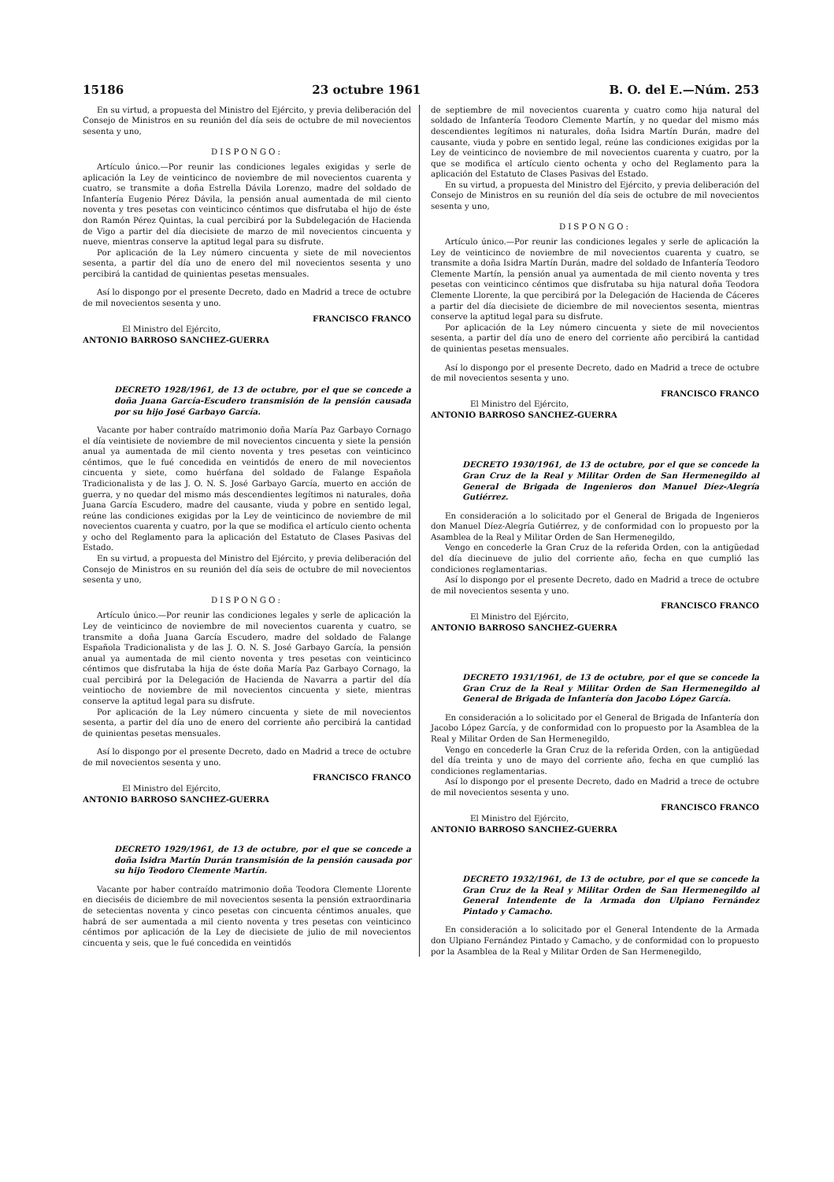15186 23 octubre 1961 B. O. del E.—Núm. 253
En su virtud, a propuesta del Ministro del Ejército, y previa deliberación del Consejo de Ministros en su reunión del día seis de octubre de mil novecientos sesenta y uno,
DISPONGO:
Artículo único.—Por reunir las condiciones legales exigidas y serle de aplicación la Ley de veinticinco de noviembre de mil novecientos cuarenta y cuatro, se transmite a doña Estrella Dávila Lorenzo, madre del soldado de Infantería Eugenio Pérez Dávila, la pensión anual aumentada de mil ciento noventa y tres pesetas con veinticinco céntimos que disfrutaba el hijo de éste don Ramón Pérez Quintas, la cual percibirá por la Subdelegación de Hacienda de Vigo a partir del día diecisiete de marzo de mil novecientos cincuenta y nueve, mientras conserve la aptitud legal para su disfrute.
Por aplicación de la Ley número cincuenta y siete de mil novecientos sesenta, a partir del día uno de enero del mil novecientos sesenta y uno percibirá la cantidad de quinientas pesetas mensuales.
Así lo dispongo por el presente Decreto, dado en Madrid a trece de octubre de mil novecientos sesenta y uno.
FRANCISCO FRANCO
El Ministro del Ejército,
ANTONIO BARROSO SANCHEZ-GUERRA
DECRETO 1928/1961, de 13 de octubre, por el que se concede a doña Juana García-Escudero transmisión de la pensión causada por su hijo José Garbayo García.
Vacante por haber contraído matrimonio doña María Paz Garbayo Cornago el día veintisiete de noviembre de mil novecientos cincuenta y siete la pensión anual ya aumentada de mil ciento noventa y tres pesetas con veinticinco céntimos, que le fué concedida en veintidós de enero de mil novecientos cincuenta y siete, como huérfana del soldado de Falange Española Tradicionalista y de las J. O. N. S. José Garbayo García, muerto en acción de guerra, y no quedar del mismo más descendientes legítimos ni naturales, doña Juana García Escudero, madre del causante, viuda y pobre en sentido legal, reúne las condiciones exigidas por la Ley de veinticinco de noviembre de mil novecientos cuarenta y cuatro, por la que se modifica el artículo ciento ochenta y ocho del Reglamento para la aplicación del Estatuto de Clases Pasivas del Estado.
En su virtud, a propuesta del Ministro del Ejército, y previa deliberación del Consejo de Ministros en su reunión del día seis de octubre de mil novecientos sesenta y uno,
DISPONGO:
Artículo único.—Por reunir las condiciones legales y serle de aplicación la Ley de veinticinco de noviembre de mil novecientos cuarenta y cuatro, se transmite a doña Juana García Escudero, madre del soldado de Falange Española Tradicionalista y de las J. O. N. S. José Garbayo García, la pensión anual ya aumentada de mil ciento noventa y tres pesetas con veinticinco céntimos que disfrutaba la hija de éste doña María Paz Garbayo Cornago, la cual percibirá por la Delegación de Hacienda de Navarra a partir del día veintiocho de noviembre de mil novecientos cincuenta y siete, mientras conserve la aptitud legal para su disfrute.
Por aplicación de la Ley número cincuenta y siete de mil novecientos sesenta, a partir del día uno de enero del corriente año percibirá la cantidad de quinientas pesetas mensuales.
Así lo dispongo por el presente Decreto, dado en Madrid a trece de octubre de mil novecientos sesenta y uno.
FRANCISCO FRANCO
El Ministro del Ejército,
ANTONIO BARROSO SANCHEZ-GUERRA
DECRETO 1929/1961, de 13 de octubre, por el que se concede a doña Isidra Martín Durán transmisión de la pensión causada por su hijo Teodoro Clemente Martín.
Vacante por haber contraído matrimonio doña Teodora Clemente Llorente en dieciséis de diciembre de mil novecientos sesenta la pensión extraordinaria de setecientas noventa y cinco pesetas con cincuenta céntimos anuales, que habrá de ser aumentada a mil ciento noventa y tres pesetas con veinticinco céntimos por aplicación de la Ley de diecisiete de julio de mil novecientos cincuenta y seis, que le fué concedida en veintidós
de septiembre de mil novecientos cuarenta y cuatro como hija natural del soldado de Infantería Teodoro Clemente Martín, y no quedar del mismo más descendientes legítimos ni naturales, doña Isidra Martín Durán, madre del causante, viuda y pobre en sentido legal, reúne las condiciones exigidas por la Ley de veinticinco de noviembre de mil novecientos cuarenta y cuatro, por la que se modifica el artículo ciento ochenta y ocho del Reglamento para la aplicación del Estatuto de Clases Pasivas del Estado.
En su virtud, a propuesta del Ministro del Ejército, y previa deliberación del Consejo de Ministros en su reunión del día seis de octubre de mil novecientos sesenta y uno,
DISPONGO:
Artículo único.—Por reunir las condiciones legales y serle de aplicación la Ley de veinticinco de noviembre de mil novecientos cuarenta y cuatro, se transmite a doña Isidra Martín Durán, madre del soldado de Infantería Teodoro Clemente Martín, la pensión anual ya aumentada de mil ciento noventa y tres pesetas con veinticinco céntimos que disfrutaba su hija natural doña Teodora Clemente Llorente, la que percibirá por la Delegación de Hacienda de Cáceres a partir del día diecisiete de diciembre de mil novecientos sesenta, mientras conserve la aptitud legal para su disfrute.
Por aplicación de la Ley número cincuenta y siete de mil novecientos sesenta, a partir del día uno de enero del corriente año percibirá la cantidad de quinientas pesetas mensuales.
Así lo dispongo por el presente Decreto, dado en Madrid a trece de octubre de mil novecientos sesenta y uno.
FRANCISCO FRANCO
El Ministro del Ejército,
ANTONIO BARROSO SANCHEZ-GUERRA
DECRETO 1930/1961, de 13 de octubre, por el que se concede la Gran Cruz de la Real y Militar Orden de San Hermenegildo al General de Brigada de Ingenieros don Manuel Díez-Alegría Gutiérrez.
En consideración a lo solicitado por el General de Brigada de Ingenieros don Manuel Díez-Alegría Gutiérrez, y de conformidad con lo propuesto por la Asamblea de la Real y Militar Orden de San Hermenegildo,
Vengo en concederle la Gran Cruz de la referida Orden, con la antigüedad del día diecinueve de julio del corriente año, fecha en que cumplió las condiciones reglamentarias.
Así lo dispongo por el presente Decreto, dado en Madrid a trece de octubre de mil novecientos sesenta y uno.
FRANCISCO FRANCO
El Ministro del Ejército,
ANTONIO BARROSO SANCHEZ-GUERRA
DECRETO 1931/1961, de 13 de octubre, por el que se concede la Gran Cruz de la Real y Militar Orden de San Hermenegildo al General de Brigada de Infantería don Jacobo López García.
En consideración a lo solicitado por el General de Brigada de Infantería don Jacobo López García, y de conformidad con lo propuesto por la Asamblea de la Real y Militar Orden de San Hermenegildo,
Vengo en concederle la Gran Cruz de la referida Orden, con la antigüedad del día treinta y uno de mayo del corriente año, fecha en que cumplió las condiciones reglamentarias.
Así lo dispongo por el presente Decreto, dado en Madrid a trece de octubre de mil novecientos sesenta y uno.
FRANCISCO FRANCO
El Ministro del Ejército,
ANTONIO BARROSO SANCHEZ-GUERRA
DECRETO 1932/1961, de 13 de octubre, por el que se concede la Gran Cruz de la Real y Militar Orden de San Hermenegildo al General Intendente de la Armada don Ulpiano Fernández Pintado y Camacho.
En consideración a lo solicitado por el General Intendente de la Armada don Ulpiano Fernández Pintado y Camacho, y de conformidad con lo propuesto por la Asamblea de la Real y Militar Orden de San Hermenegildo,